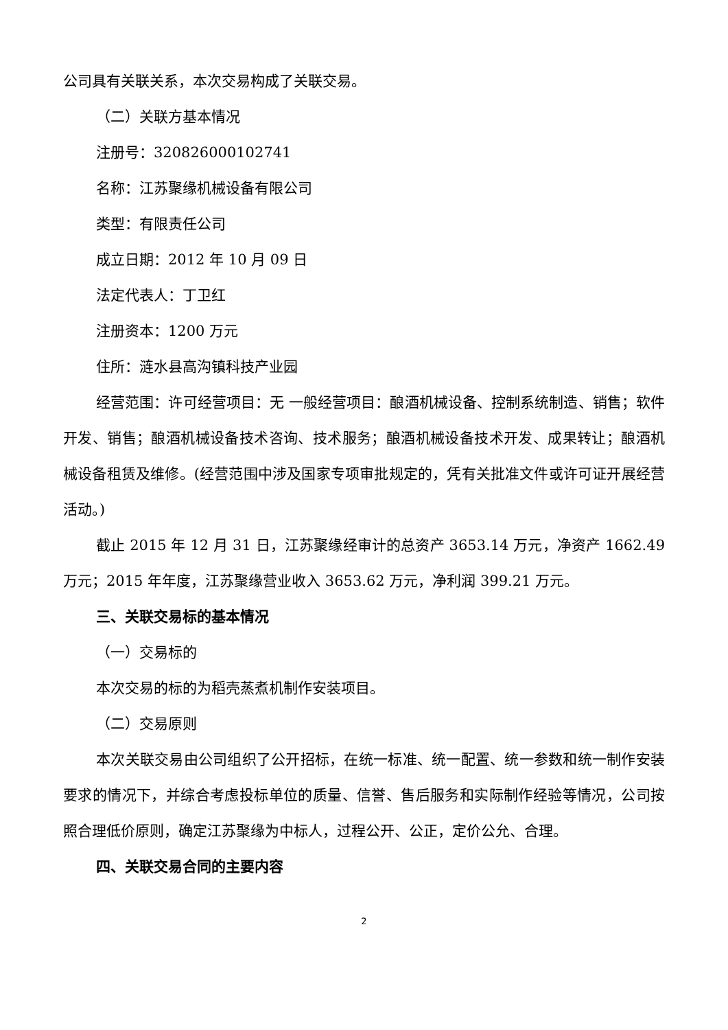公司具有关联关系，本次交易构成了关联交易。
（二）关联方基本情况
注册号：320826000102741
名称：江苏聚缘机械设备有限公司
类型：有限责任公司
成立日期：2012 年 10 月 09 日
法定代表人：丁卫红
注册资本：1200 万元
住所：涟水县高沟镇科技产业园
经营范围：许可经营项目：无 一般经营项目：酿酒机械设备、控制系统制造、销售；软件开发、销售；酿酒机械设备技术咨询、技术服务；酿酒机械设备技术开发、成果转让；酿酒机械设备租赁及维修。(经营范围中涉及国家专项审批规定的，凭有关批准文件或许可证开展经营活动。)
截止 2015 年 12 月 31 日，江苏聚缘经审计的总资产 3653.14 万元，净资产 1662.49 万元；2015 年年度，江苏聚缘营业收入 3653.62 万元，净利润 399.21 万元。
三、关联交易标的基本情况
（一）交易标的
本次交易的标的为稻壳蒸煮机制作安装项目。
（二）交易原则
本次关联交易由公司组织了公开招标，在统一标准、统一配置、统一参数和统一制作安装要求的情况下，并综合考虑投标单位的质量、信誉、售后服务和实际制作经验等情况，公司按照合理低价原则，确定江苏聚缘为中标人，过程公开、公正，定价公允、合理。
四、关联交易合同的主要内容
2